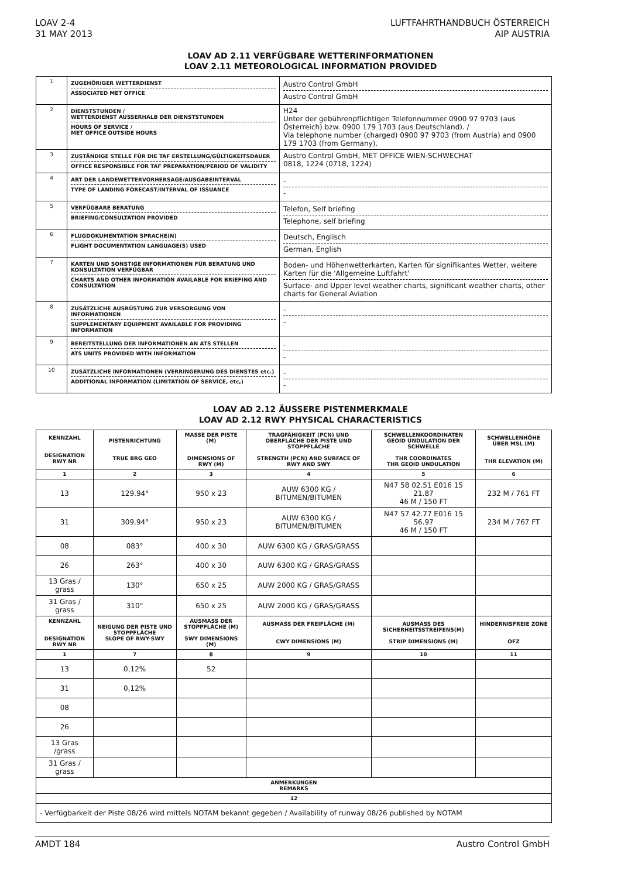LOAV 2-4
31 MAY 2013
LUFTFAHRTHANDBUCH ÖSTERREICH
AIP AUSTRIA
LOAV AD 2.11 VERFÜGBARE WETTERINFORMATIONEN
LOAV 2.11 METEOROLOGICAL INFORMATION PROVIDED
| 1 | ZUGEHÖRIGER WETTERDIENST ASSOCIATED MET OFFICE | Austro Control GmbH Austro Control GmbH |
| 2 | DIENSTSTUNDEN / WETTERDIENST AUSSERHALB DER DIENSTSTUNDEN HOURS OF SERVICE / MET OFFICE OUTSIDE HOURS | H24 Unter der gebührenpflichtigen Telefonnummer 0900 97 9703 (aus Österreich) bzw. 0900 179 1703 (aus Deutschland). / Via telephone number (charged) 0900 97 9703 (from Austria) and 0900 179 1703 (from Germany). |
| 3 | ZUSTÄNDIGE STELLE FÜR DIE TAF ERSTELLUNG/GÜLTIGKEITSDAUER OFFICE RESPONSIBLE FOR TAF PREPARATION/PERIOD OF VALIDITY | Austro Control GmbH, MET OFFICE WIEN-SCHWECHAT 0818, 1224 (0718, 1224) |
| 4 | ART DER LANDEWETTERVORHERSAGE/AUSGABEINTERVAL TYPE OF LANDING FORECAST/INTERVAL OF ISSUANCE | - - |
| 5 | VERFÜGBARE BERATUNG BRIEFING/CONSULTATION PROVIDED | Telefon, Self briefing Telephone, self briefing |
| 6 | FLUGDOKUMENTATION SPRACHE(N) FLIGHT DOCUMENTATION LANGUAGE(S) USED | Deutsch, Englisch German, English |
| 7 | KARTEN UND SONSTIGE INFORMATIONEN FÜR BERATUNG UND KONSULTATION VERFÜGBAR CHARTS AND OTHER INFORMATION AVAILABLE FOR BRIEFING AND CONSULTATION | Boden- und Höhenwetterkarten, Karten für signifikantes Wetter, weitere Karten für die 'Allgemeine Luftfahrt' Surface- and Upper level weather charts, significant weather charts, other charts for General Aviation |
| 8 | ZUSÄTZLICHE AUSRÜSTUNG ZUR VERSORGUNG VON INFORMATIONEN SUPPLEMENTARY EQUIPMENT AVAILABLE FOR PROVIDING INFORMATION | - - |
| 9 | BEREITSTELLUNG DER INFORMATIONEN AN ATS STELLEN ATS UNITS PROVIDED WITH INFORMATION | - - |
| 10 | ZUSÄTZLICHE INFORMATIONEN (VERRINGERUNG DES DIENSTES etc.) ADDITIONAL INFORMATION (LIMITATION OF SERVICE, etc,) | - - |
LOAV AD 2.12 ÄUSSERE PISTENMERKMALE
LOAV AD 2.12 RWY PHYSICAL CHARACTERISTICS
| KENNZAHL DESIGNATION RWY NR | PISTENRICHTUNG TRUE BRG GEO | MASSE DER PISTE (M) DIMENSIONS OF RWY (M) | TRAGFÄHIGKEIT (PCN) UND OBERFLÄCHE DER PISTE UND STOPPFLÄCHE STRENGTH (PCN) AND SURFACE OF RWY AND SWY | SCHWELLENKOORDINATEN GEOID UNDULATION DER SCHWELLE THR COORDINATES THR GEOID UNDULATION | SCHWELLENHÖHE ÜBER MSL (M) THR ELEVATION (M) |
| --- | --- | --- | --- | --- | --- |
| 1 | 2 | 3 | 4 | 5 | 6 |
| 13 | 129.94° | 950 x 23 | AUW 6300 KG / BITUMEN/BITUMEN | N47 58 02.51 E016 15 21.87 46 M / 150 FT | 232 M / 761 FT |
| 31 | 309.94° | 950 x 23 | AUW 6300 KG / BITUMEN/BITUMEN | N47 57 42.77 E016 15 56.97 46 M / 150 FT | 234 M / 767 FT |
| 08 | 083° | 400 x 30 | AUW 6300 KG / GRAS/GRASS | | |
| 26 | 263° | 400 x 30 | AUW 6300 KG / GRAS/GRASS | | |
| 13 Gras / grass | 130° | 650 x 25 | AUW 2000 KG / GRAS/GRASS | | |
| 31 Gras / grass | 310° | 650 x 25 | AUW 2000 KG / GRAS/GRASS | | |
| KENNZAHL DESIGNATION RWY NR | NEIGUNG DER PISTE UND STOPPFLÄCHE SLOPE OF RWY-SWY | AUSMASS DER STOPPFLÄCHE (M) SWY DIMENSIONS (M) | AUSMASS DER FREIFLÄCHE (M) CWY DIMENSIONS (M) | AUSMASS DES SICHERHEITSSTREIFENS(M) STRIP DIMENSIONS (M) | HINDERNISFREIE ZONE OFZ |
| 1 | 7 | 8 | 9 | 10 | 11 |
| 13 | 0,12% | 52 | | | |
| 31 | 0,12% | | | | |
| 08 | | | | | |
| 26 | | | | | |
| 13 Gras /grass | | | | | |
| 31 Gras / grass | | | | | |
| ANMERKUNGEN REMARKS | | | | | |
| 12 | | | | | |
| - Verfügbarkeit der Piste 08/26 wird mittels NOTAM bekannt gegeben / Availability of runway 08/26 published by NOTAM | | | | | |
AMDT 184 Austro Control GmbH